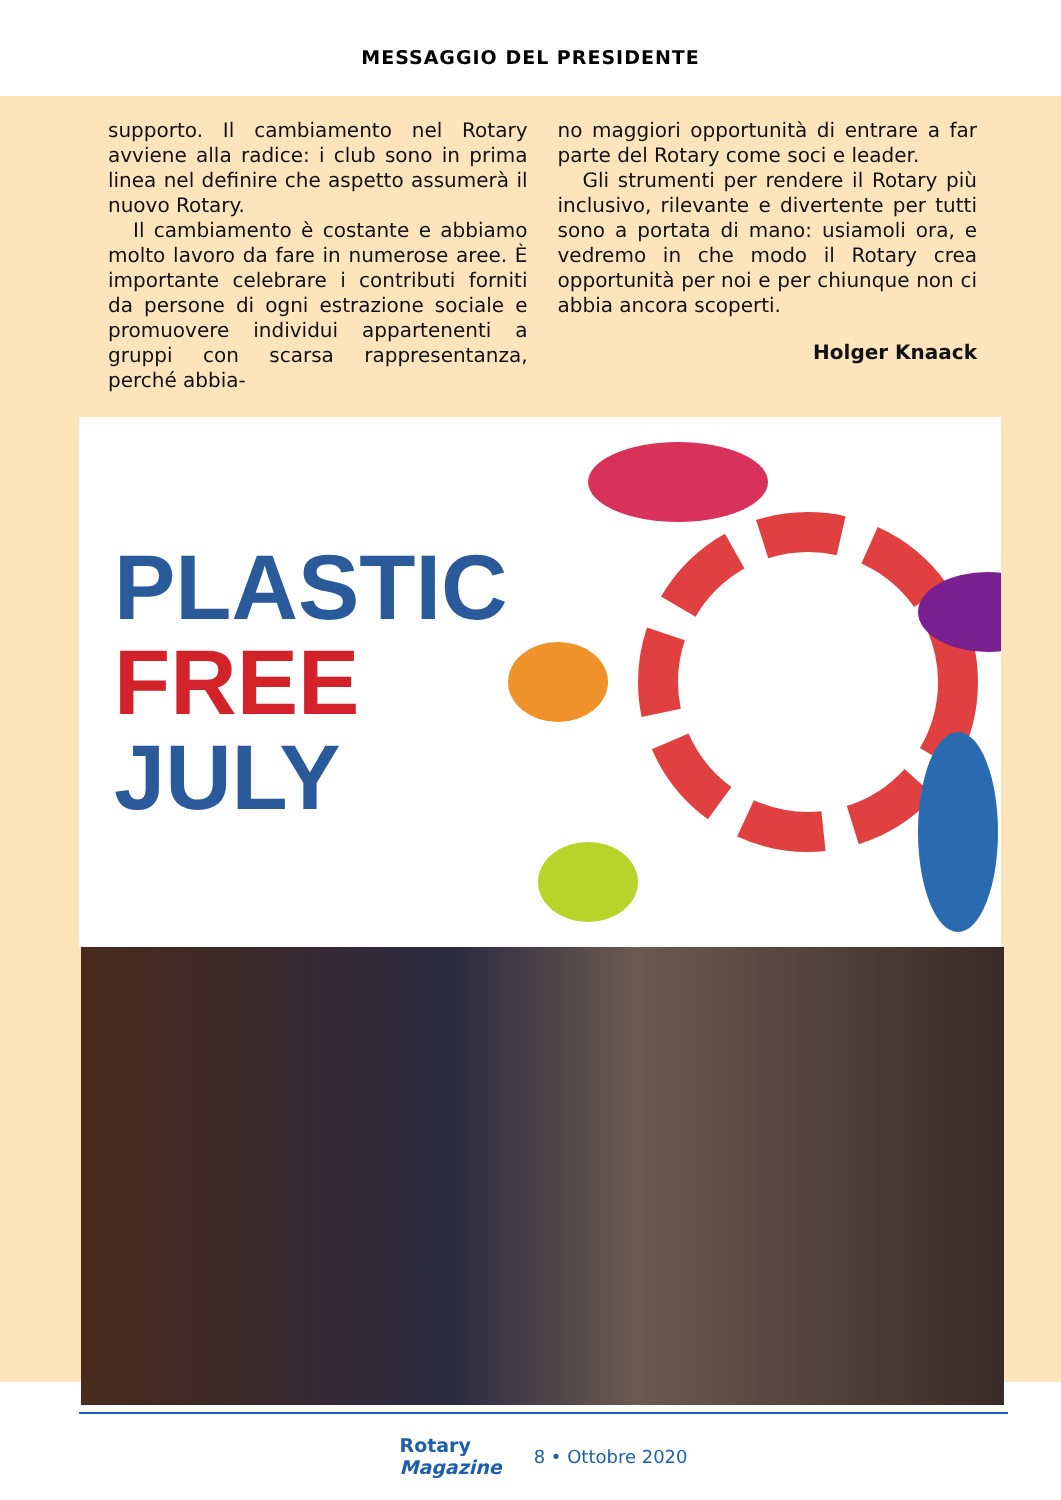MESSAGGIO DEL PRESIDENTE
supporto. Il cambiamento nel Rotary avviene alla radice: i club sono in prima linea nel definire che aspetto assumerà il nuovo Rotary.
Il cambiamento è costante e abbiamo molto lavoro da fare in numerose aree. È importante celebrare i contributi forniti da persone di ogni estrazione sociale e promuovere individui appartenenti a gruppi con scarsa rappresentanza, perché abbia-
no maggiori opportunità di entrare a far parte del Rotary come soci e leader.
Gli strumenti per rendere il Rotary più inclusivo, rilevante e divertente per tutti sono a portata di mano: usiamoli ora, e vedremo in che modo il Rotary crea opportunità per noi e per chiunque non ci abbia ancora scoperti.
Holger Knaack
PLASTIC
FREE
JULY
Rotary
Magazine
8 • Ottobre 2020